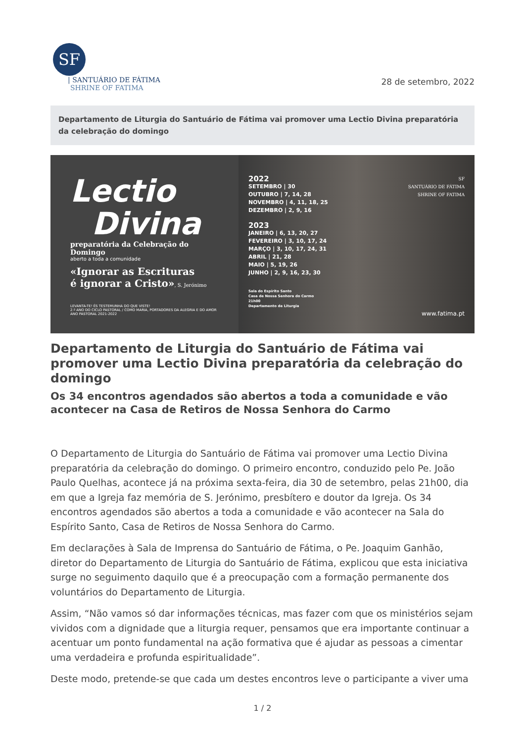SF
| SANTUÁRIO DE FÁTIMA
SHRINE OF FATIMA
28 de setembro, 2022
Departamento de Liturgia do Santuário de Fátima vai promover uma Lectio Divina preparatória da celebração do domingo
Lectio
Divina
preparatória da Celebração do Domingo
aberto a toda a comunidade
«Ignorar as Escrituras
é ignorar a Cristo», S. Jerónimo
LEVANTA-TE! ÉS TESTEMUNHA DO QUE VISTE!
2.º ANO DO CICLO PASTORAL / COMO MARIA, PORTADORES DA ALEGRIA E DO AMOR
ANO PASTORAL 2021-2022
2022
SETEMBRO | 30
OUTUBRO | 7, 14, 28
NOVEMBRO | 4, 11, 18, 25
DEZEMBRO | 2, 9, 16
2023
JANEIRO | 6, 13, 20, 27
FEVEREIRO | 3, 10, 17, 24
MARÇO | 3, 10, 17, 24, 31
ABRIL | 21, 28
MAIO | 5, 19, 26
JUNHO | 2, 9, 16, 23, 30
Sala do Espírito Santo
Casa de Nossa Senhora do Carmo
21h00
Departamento de Liturgia
SF
SANTUÁRIO DE FÁTIMA
SHRINE OF FATIMA
www.fatima.pt
Departamento de Liturgia do Santuário de Fátima vai promover uma Lectio Divina preparatória da celebração do domingo
Os 34 encontros agendados são abertos a toda a comunidade e vão acontecer na Casa de Retiros de Nossa Senhora do Carmo
O Departamento de Liturgia do Santuário de Fátima vai promover uma Lectio Divina preparatória da celebração do domingo. O primeiro encontro, conduzido pelo Pe. João Paulo Quelhas, acontece já na próxima sexta-feira, dia 30 de setembro, pelas 21h00, dia em que a Igreja faz memória de S. Jerónimo, presbítero e doutor da Igreja. Os 34 encontros agendados são abertos a toda a comunidade e vão acontecer na Sala do Espírito Santo, Casa de Retiros de Nossa Senhora do Carmo.
Em declarações à Sala de Imprensa do Santuário de Fátima, o Pe. Joaquim Ganhão, diretor do Departamento de Liturgia do Santuário de Fátima, explicou que esta iniciativa surge no seguimento daquilo que é a preocupação com a formação permanente dos voluntários do Departamento de Liturgia.
Assim, “Não vamos só dar informações técnicas, mas fazer com que os ministérios sejam vividos com a dignidade que a liturgia requer, pensamos que era importante continuar a acentuar um ponto fundamental na ação formativa que é ajudar as pessoas a cimentar uma verdadeira e profunda espiritualidade”.
Deste modo, pretende-se que cada um destes encontros leve o participante a viver uma
1 / 2